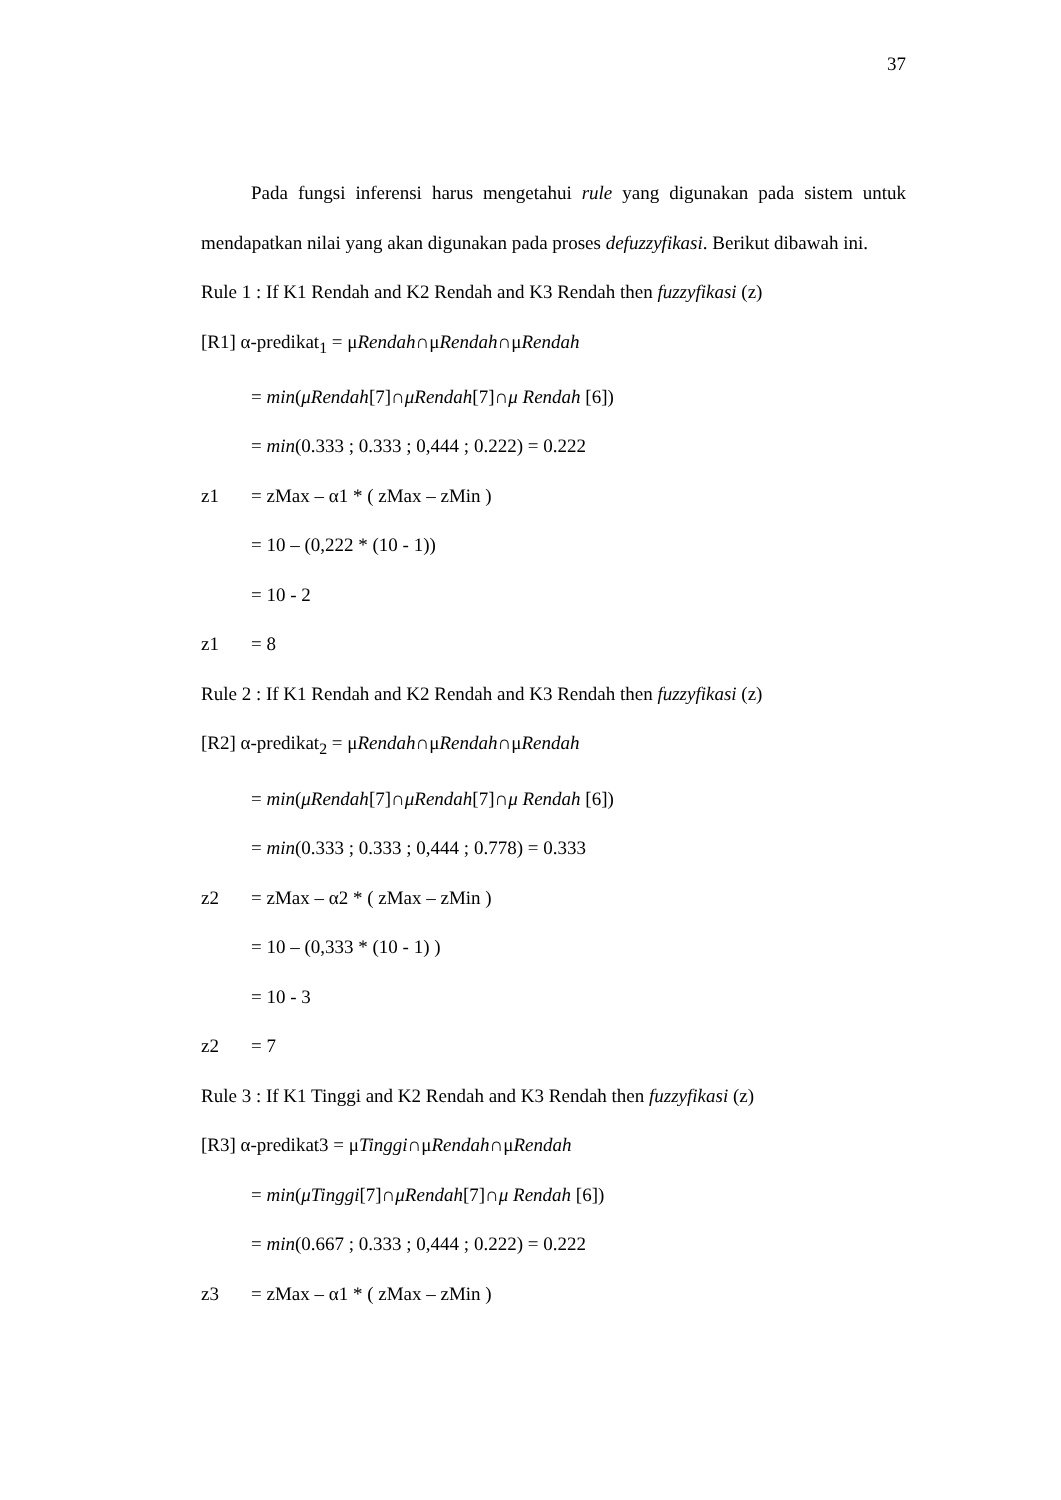37
Pada fungsi inferensi harus mengetahui rule yang digunakan pada sistem untuk mendapatkan nilai yang akan digunakan pada proses defuzzyfikasi. Berikut dibawah ini.
Rule 1 : If K1 Rendah and K2 Rendah and K3 Rendah then fuzzyfikasi (z)
[R1] α-predikat<sub>1</sub> = μRendah∩μRendah∩μRendah
= min(μRendah[7]∩μRendah[7]∩μ Rendah [6])
= min(0.333 ; 0.333 ; 0,444 ; 0.222) = 0.222
z1 = zMax – α1 * ( zMax – zMin )
= 10 – (0,222 * (10 - 1))
= 10 - 2
z1 = 8
Rule 2 : If K1 Rendah and K2 Rendah and K3 Rendah then fuzzyfikasi (z)
[R2] α-predikat<sub>2</sub> = μRendah∩μRendah∩μRendah
= min(μRendah[7]∩μRendah[7]∩μ Rendah [6])
= min(0.333 ; 0.333 ; 0,444 ; 0.778) = 0.333
z2 = zMax – α2 * ( zMax – zMin )
= 10 – (0,333 * (10 - 1) )
= 10 - 3
z2 = 7
Rule 3 : If K1 Tinggi and K2 Rendah and K3 Rendah then fuzzyfikasi (z)
[R3] α-predikat3 = μTinggi∩μRendah∩μRendah
= min(μTinggi[7]∩μRendah[7]∩μ Rendah [6])
= min(0.667 ; 0.333 ; 0,444 ; 0.222) = 0.222
z3 = zMax – α1 * ( zMax – zMin )